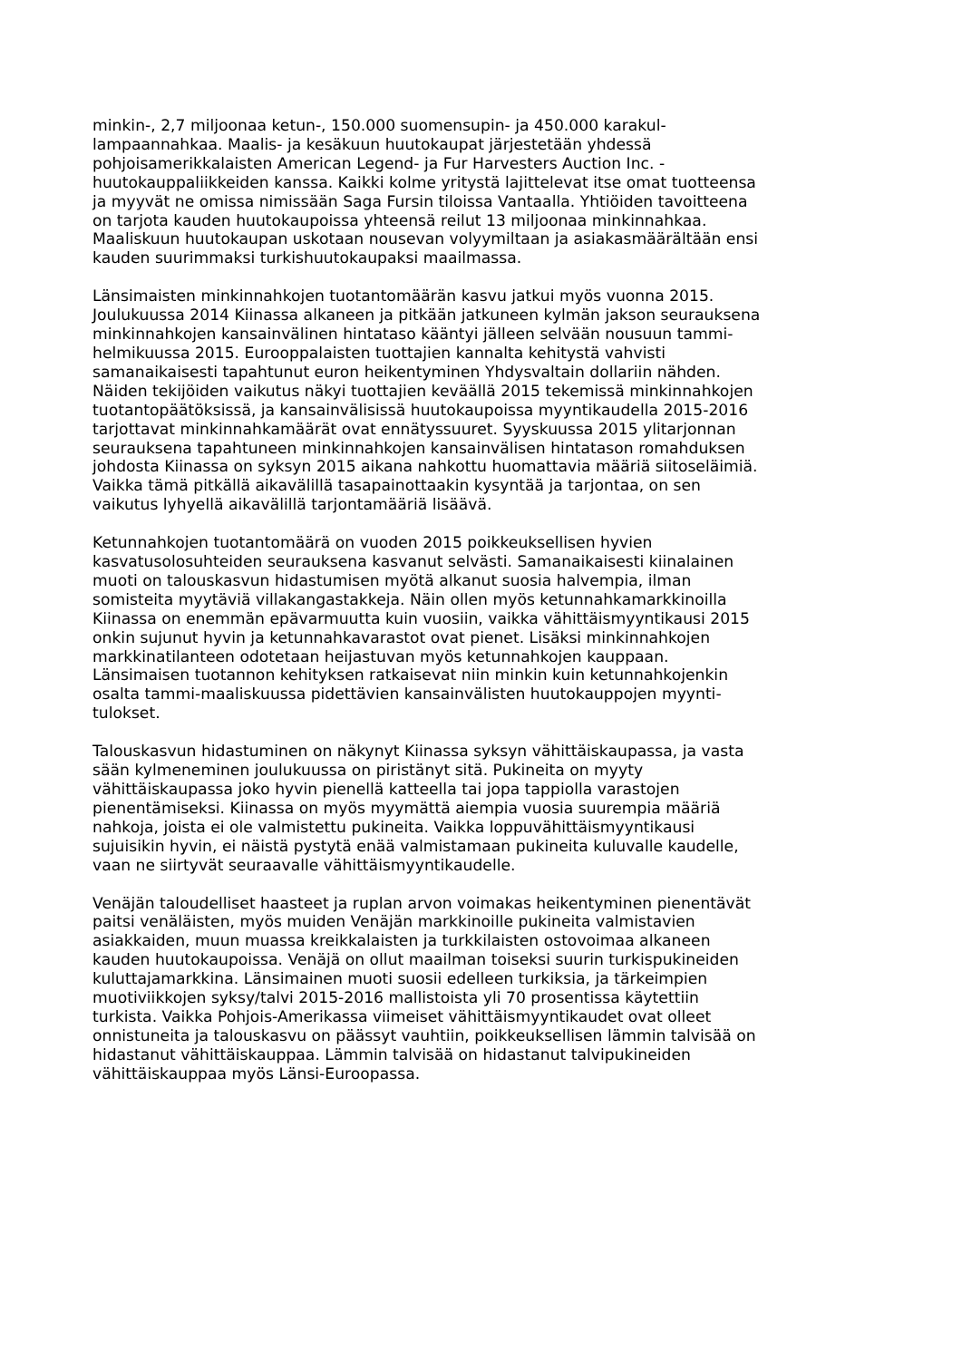minkin-, 2,7 miljoonaa ketun-, 150.000 suomensupin- ja 450.000 karakul- lampaannahkaa. Maalis- ja kesäkuun huutokaupat järjestetään yhdessä pohjoisamerikkalaisten American Legend- ja Fur Harvesters Auction Inc. - huutokauppaliikkeiden kanssa. Kaikki kolme yritystä lajittelevat itse omat tuotteensa ja myyvät ne omissa nimissään Saga Fursin tiloissa Vantaalla. Yhtiöiden tavoitteena on tarjota kauden huutokaupoissa yhteensä reilut 13 miljoonaa minkinnahkaa. Maaliskuun huutokaupan uskotaan nousevan volyymiltaan ja asiakasmäärältään ensi kauden suurimmaksi turkishuutokaupaksi maailmassa.
Länsimaisten minkinnahkojen tuotantomäärän kasvu jatkui myös vuonna 2015. Joulukuussa 2014 Kiinassa alkaneen ja pitkään jatkuneen kylmän jakson seurauksena minkinnahkojen kansainvälinen hintataso kääntyi jälleen selvään nousuun tammi- helmikuussa 2015. Eurooppalaisten tuottajien kannalta kehitystä vahvisti samanaikaisesti tapahtunut euron heikentyminen Yhdysvaltain dollariin nähden. Näiden tekijöiden vaikutus näkyi tuottajien keväällä 2015 tekemissä minkinnahkojen tuotantopäätöksissä, ja kansainvälisissä huutokaupoissa myyntikaudella 2015-2016 tarjottavat minkinnahkamäärät ovat ennätyssuuret. Syyskuussa 2015 ylitarjonnan seurauksena tapahtuneen minkinnahkojen kansainvälisen hintatason romahduksen johdosta Kiinassa on syksyn 2015 aikana nahkottu huomattavia määriä siitoseläimiä. Vaikka tämä pitkällä aikavälillä tasapainottaakin kysyntää ja tarjontaa, on sen vaikutus lyhyellä aikavälillä tarjontamääriä lisäävä.
Ketunnahkojen tuotantomäärä on vuoden 2015 poikkeuksellisen hyvien kasvatusolosuhteiden seurauksena kasvanut selvästi. Samanaikaisesti kiinalainen muoti on talouskasvun hidastumisen myötä alkanut suosia halvempia, ilman somisteita myytäviä villakangastakkeja. Näin ollen myös ketunnahkamarkkinoilla Kiinassa on enemmän epävarmuutta kuin vuosiin, vaikka vähittäismyyntikausi 2015 onkin sujunut hyvin ja ketunnahkavarastot ovat pienet. Lisäksi minkinnahkojen markkinatilanteen odotetaan heijastuvan myös ketunnahkojen kauppaan. Länsimaisen tuotannon kehityksen ratkaisevat niin minkin kuin ketunnahkojenkin osalta tammi-maaliskuussa pidettävien kansainvälisten huutokauppojen myynti- tulokset.
Talouskasvun hidastuminen on näkynyt Kiinassa syksyn vähittäiskaupassa, ja vasta sään kylmeneminen joulukuussa on piristänyt sitä. Pukineita on myyty vähittäiskaupassa joko hyvin pienellä katteella tai jopa tappiolla varastojen pienentämiseksi. Kiinassa on myös myymättä aiempia vuosia suurempia määriä nahkoja, joista ei ole valmistettu pukineita. Vaikka loppuvähittäismyyntikausi sujuisikin hyvin, ei näistä pystytä enää valmistamaan pukineita kuluvalle kaudelle, vaan ne siirtyvät seuraavalle vähittäismyyntikaudelle.
Venäjän taloudelliset haasteet ja ruplan arvon voimakas heikentyminen pienentävät paitsi venäläisten, myös muiden Venäjän markkinoille pukineita valmistavien asiakkaiden, muun muassa kreikkalaisten ja turkkilaisten ostovoimaa alkaneen kauden huutokaupoissa. Venäjä on ollut maailman toiseksi suurin turkispukineiden kuluttajamarkkina. Länsimainen muoti suosii edelleen turkiksia, ja tärkeimpien muotiviikkojen syksy/talvi 2015-2016 mallistoista yli 70 prosentissa käytettiin turkista. Vaikka Pohjois-Amerikassa viimeiset vähittäismyyntikaudet ovat olleet onnistuneita ja talouskasvu on päässyt vauhtiin, poikkeuksellisen lämmin talvisää on hidastanut vähittäiskauppaa. Lämmin talvisää on hidastanut talvipukineiden vähittäiskauppaa myös Länsi-Euroopassa.